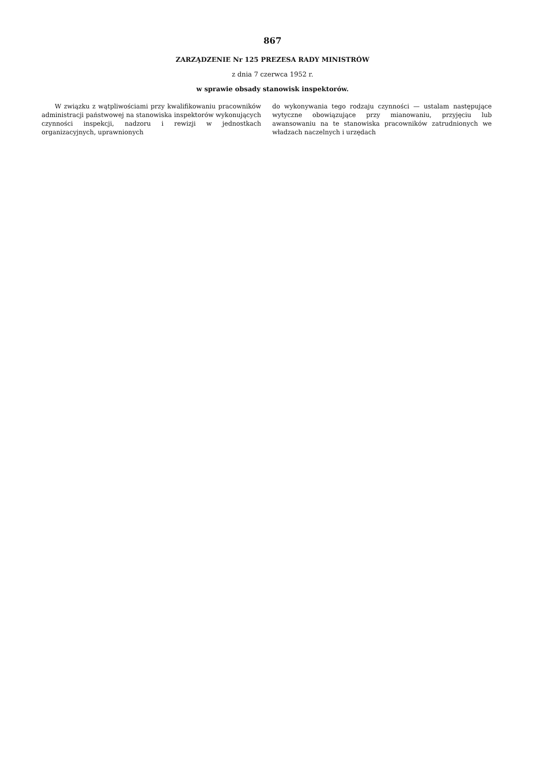867
ZARZĄDZENIE Nr 125 PREZESA RADY MINISTRÓW
z dnia 7 czerwca 1952 r.
w sprawie obsady stanowisk inspektorów.
W związku z wątpliwościami przy kwalifikowaniu pracowników administracji państwowej na stanowiska inspektorów wykonujących czynności inspekcji, nadzoru i rewizji w jednostkach organizacyjnych, uprawnionych
do wykonywania tego rodzaju czynności — ustalam następujące wytyczne obowiązujące przy mianowaniu, przyjęciu lub awansowaniu na te stanowiska pracowników zatrudnionych we władzach naczelnych i urzędach